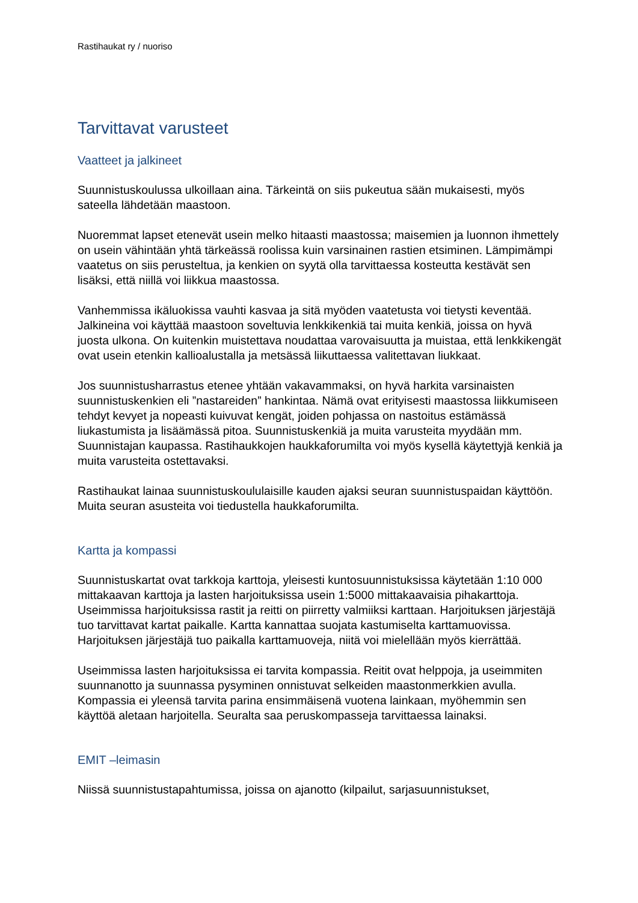Rastihaukat ry / nuoriso
Tarvittavat varusteet
Vaatteet ja jalkineet
Suunnistuskoulussa ulkoillaan aina. Tärkeintä on siis pukeutua sään mukaisesti, myös sateella lähdetään maastoon.
Nuoremmat lapset etenevät usein melko hitaasti maastossa; maisemien ja luonnon ihmettely on usein vähintään yhtä tärkeässä roolissa kuin varsinainen rastien etsiminen. Lämpimämpi vaatetus on siis perusteltua, ja kenkien on syytä olla tarvittaessa kosteutta kestävät sen lisäksi, että niillä voi liikkua maastossa.
Vanhemmissa ikäluokissa vauhti kasvaa ja sitä myöden vaatetusta voi tietysti keventää. Jalkineina voi käyttää maastoon soveltuvia lenkkikenkiä tai muita kenkiä, joissa on hyvä juosta ulkona. On kuitenkin muistettava noudattaa varovaisuutta ja muistaa, että lenkkikengät ovat usein etenkin kallioalustalla ja metsässä liikuttaessa valitettavan liukkaat.
Jos suunnistusharrastus etenee yhtään vakavammaksi, on hyvä harkita varsinaisten suunnistuskenkien eli ”nastareiden” hankintaa. Nämä ovat erityisesti maastossa liikkumiseen tehdyt kevyet ja nopeasti kuivuvat kengät, joiden pohjassa on nastoitus estämässä liukastumista ja lisäämässä pitoa. Suunnistuskenkiä ja muita varusteita myydään mm. Suunnistajan kaupassa. Rastihaukkojen haukkaforumilta voi myös kysellä käytettyjä kenkiä ja muita varusteita ostettavaksi.
Rastihaukat lainaa suunnistuskoululaisille kauden ajaksi seuran suunnistuspaidan käyttöön. Muita seuran asusteita voi tiedustella haukkaforumilta.
Kartta ja kompassi
Suunnistuskartat ovat tarkkoja karttoja, yleisesti kuntosuunnistuksissa käytetään 1:10 000 mittakaavan karttoja ja lasten harjoituksissa usein 1:5000 mittakaavaisia pihakarttoja. Useimmissa harjoituksissa rastit ja reitti on piirretty valmiiksi karttaan. Harjoituksen järjestäjä tuo tarvittavat kartat paikalle. Kartta kannattaa suojata kastumiselta karttamuovissa. Harjoituksen järjestäjä tuo paikalla karttamuoveja, niitä voi mielellään myös kierrättää.
Useimmissa lasten harjoituksissa ei tarvita kompassia. Reitit ovat helppoja, ja useimmiten suunnanotto ja suunnassa pysyminen onnistuvat selkeiden maastonmerkkien avulla. Kompassia ei yleensä tarvita parina ensimmäisenä vuotena lainkaan, myöhemmin sen käyttöä aletaan harjoitella. Seuralta saa peruskompasseja tarvittaessa lainaksi.
EMIT –leimasin
Niissä suunnistustapahtumissa, joissa on ajanotto (kilpailut, sarjasuunnistukset,